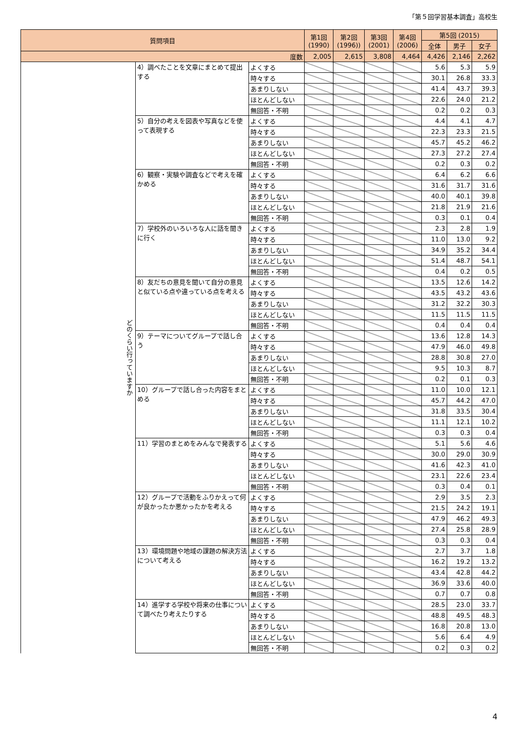「第５回学習基本調査」高校生
| 質問項目 | | | 第1回 (1990) | 第2回 (1996)) | 第3回 (2001) | 第4回 (2006) | 第5回 (2015) | | |
| --- | --- | --- | --- | --- | --- | --- | --- | --- | --- |
| | | | | | | | 全体 | 男子 | 女子 |
| 度数 | | | 2,005 | 2,615 | 3,808 | 4,464 | 4,426 | 2,146 | 2,262 |
| どのくらい行っていますか | 4）調べたことを文章にまとめて提出する | よくする | | | | | 5.6 | 5.3 | 5.9 |
| | | 時々する | | | | | 30.1 | 26.8 | 33.3 |
| | | あまりしない | | | | | 41.4 | 43.7 | 39.3 |
| | | ほとんどしない | | | | | 22.6 | 24.0 | 21.2 |
| | | 無回答・不明 | | | | | 0.2 | 0.2 | 0.3 |
| | 5）自分の考えを図表や写真などを使って表現する | よくする | | | | | 4.4 | 4.1 | 4.7 |
| | | 時々する | | | | | 22.3 | 23.3 | 21.5 |
| | | あまりしない | | | | | 45.7 | 45.2 | 46.2 |
| | | ほとんどしない | | | | | 27.3 | 27.2 | 27.4 |
| | | 無回答・不明 | | | | | 0.2 | 0.3 | 0.2 |
| | 6）観察・実験や調査などで考えを確かめる | よくする | | | | | 6.4 | 6.2 | 6.6 |
| | | 時々する | | | | | 31.6 | 31.7 | 31.6 |
| | | あまりしない | | | | | 40.0 | 40.1 | 39.8 |
| | | ほとんどしない | | | | | 21.8 | 21.9 | 21.6 |
| | | 無回答・不明 | | | | | 0.3 | 0.1 | 0.4 |
| | 7）学校外のいろいろな人に話を聞きに行く | よくする | | | | | 2.3 | 2.8 | 1.9 |
| | | 時々する | | | | | 11.0 | 13.0 | 9.2 |
| | | あまりしない | | | | | 34.9 | 35.2 | 34.4 |
| | | ほとんどしない | | | | | 51.4 | 48.7 | 54.1 |
| | | 無回答・不明 | | | | | 0.4 | 0.2 | 0.5 |
| | 8）友だちの意見を聞いて自分の意見と似ている点や違っている点を考える | よくする | | | | | 13.5 | 12.6 | 14.2 |
| | | 時々する | | | | | 43.5 | 43.2 | 43.6 |
| | | あまりしない | | | | | 31.2 | 32.2 | 30.3 |
| | | ほとんどしない | | | | | 11.5 | 11.5 | 11.5 |
| | | 無回答・不明 | | | | | 0.4 | 0.4 | 0.4 |
| | 9）テーマについてグループで話し合う | よくする | | | | | 13.6 | 12.8 | 14.3 |
| | | 時々する | | | | | 47.9 | 46.0 | 49.8 |
| | | あまりしない | | | | | 28.8 | 30.8 | 27.0 |
| | | ほとんどしない | | | | | 9.5 | 10.3 | 8.7 |
| | | 無回答・不明 | | | | | 0.2 | 0.1 | 0.3 |
| | 10）グループで話し合った内容をまとめる | よくする | | | | | 11.0 | 10.0 | 12.1 |
| | | 時々する | | | | | 45.7 | 44.2 | 47.0 |
| | | あまりしない | | | | | 31.8 | 33.5 | 30.4 |
| | | ほとんどしない | | | | | 11.1 | 12.1 | 10.2 |
| | | 無回答・不明 | | | | | 0.3 | 0.3 | 0.4 |
| | 11）学習のまとめをみんなで発表する | よくする | | | | | 5.1 | 5.6 | 4.6 |
| | | 時々する | | | | | 30.0 | 29.0 | 30.9 |
| | | あまりしない | | | | | 41.6 | 42.3 | 41.0 |
| | | ほとんどしない | | | | | 23.1 | 22.6 | 23.4 |
| | | 無回答・不明 | | | | | 0.3 | 0.4 | 0.1 |
| | 12）グループで活動をふりかえって何が良かったか悪かったかを考える | よくする | | | | | 2.9 | 3.5 | 2.3 |
| | | 時々する | | | | | 21.5 | 24.2 | 19.1 |
| | | あまりしない | | | | | 47.9 | 46.2 | 49.3 |
| | | ほとんどしない | | | | | 27.4 | 25.8 | 28.9 |
| | | 無回答・不明 | | | | | 0.3 | 0.3 | 0.4 |
| | 13）環境問題や地域の課題の解決方法について考える | よくする | | | | | 2.7 | 3.7 | 1.8 |
| | | 時々する | | | | | 16.2 | 19.2 | 13.2 |
| | | あまりしない | | | | | 43.4 | 42.8 | 44.2 |
| | | ほとんどしない | | | | | 36.9 | 33.6 | 40.0 |
| | | 無回答・不明 | | | | | 0.7 | 0.7 | 0.8 |
| | 14）進学する学校や将来の仕事について調べたり考えたりする | よくする | | | | | 28.5 | 23.0 | 33.7 |
| | | 時々する | | | | | 48.8 | 49.5 | 48.3 |
| | | あまりしない | | | | | 16.8 | 20.8 | 13.0 |
| | | ほとんどしない | | | | | 5.6 | 6.4 | 4.9 |
| | | 無回答・不明 | | | | | 0.2 | 0.3 | 0.2 |
4